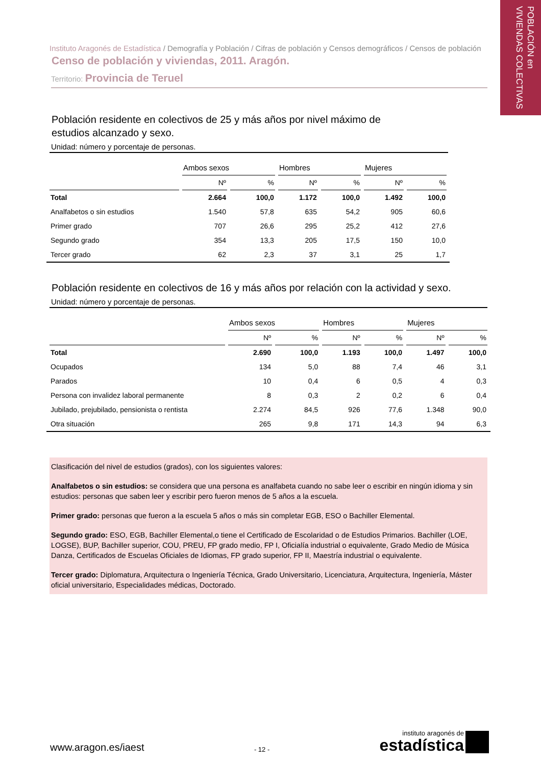POBLACIÓN en
VIVIENDAS COLECTIVAS
Instituto Aragonés de Estadística / Demografía y Población / Cifras de población y Censos demográficos / Censos de población
Censo de población y viviendas, 2011. Aragón.
Territorio: Provincia de Teruel
Población residente en colectivos de 25 y más años por nivel máximo de
estudios alcanzado y sexo.
Unidad: número y porcentaje de personas.
| | Ambos sexos | | Hombres | | Mujeres | |
| --- | --- | --- | --- | --- | --- | --- |
| | Nº | % | Nº | % | Nº | % |
| Total | 2.664 | 100,0 | 1.172 | 100,0 | 1.492 | 100,0 |
| Analfabetos o sin estudios | 1.540 | 57,8 | 635 | 54,2 | 905 | 60,6 |
| Primer grado | 707 | 26,6 | 295 | 25,2 | 412 | 27,6 |
| Segundo grado | 354 | 13,3 | 205 | 17,5 | 150 | 10,0 |
| Tercer grado | 62 | 2,3 | 37 | 3,1 | 25 | 1,7 |
Población residente en colectivos de 16 y más años por relación con la actividad y sexo.
Unidad: número y porcentaje de personas.
| | Ambos sexos | | Hombres | | Mujeres | |
| --- | --- | --- | --- | --- | --- | --- |
| | Nº | % | Nº | % | Nº | % |
| Total | 2.690 | 100,0 | 1.193 | 100,0 | 1.497 | 100,0 |
| Ocupados | 134 | 5,0 | 88 | 7,4 | 46 | 3,1 |
| Parados | 10 | 0,4 | 6 | 0,5 | 4 | 0,3 |
| Persona con invalidez laboral permanente | 8 | 0,3 | 2 | 0,2 | 6 | 0,4 |
| Jubilado, prejubilado, pensionista o rentista | 2.274 | 84,5 | 926 | 77,6 | 1.348 | 90,0 |
| Otra situación | 265 | 9,8 | 171 | 14,3 | 94 | 6,3 |
Clasificación del nivel de estudios (grados), con los siguientes valores:
Analfabetos o sin estudios: se considera que una persona es analfabeta cuando no sabe leer o escribir en ningún idioma y sin estudios: personas que saben leer y escribir pero fueron menos de 5 años a la escuela.
Primer grado: personas que fueron a la escuela 5 años o más sin completar EGB, ESO o Bachiller Elemental.
Segundo grado: ESO, EGB, Bachiller Elemental,o tiene el Certificado de Escolaridad o de Estudios Primarios. Bachiller (LOE, LOGSE), BUP, Bachiller superior, COU, PREU, FP grado medio, FP I, Oficialía industrial o equivalente, Grado Medio de Música Danza, Certificados de Escuelas Oficiales de Idiomas, FP grado superior, FP II, Maestría industrial o equivalente.
Tercer grado: Diplomatura, Arquitectura o Ingeniería Técnica, Grado Universitario, Licenciatura, Arquitectura, Ingeniería, Máster oficial universitario, Especialidades médicas, Doctorado.
www.aragon.es/iaest
- 12 -
instituto aragonés de
estadística